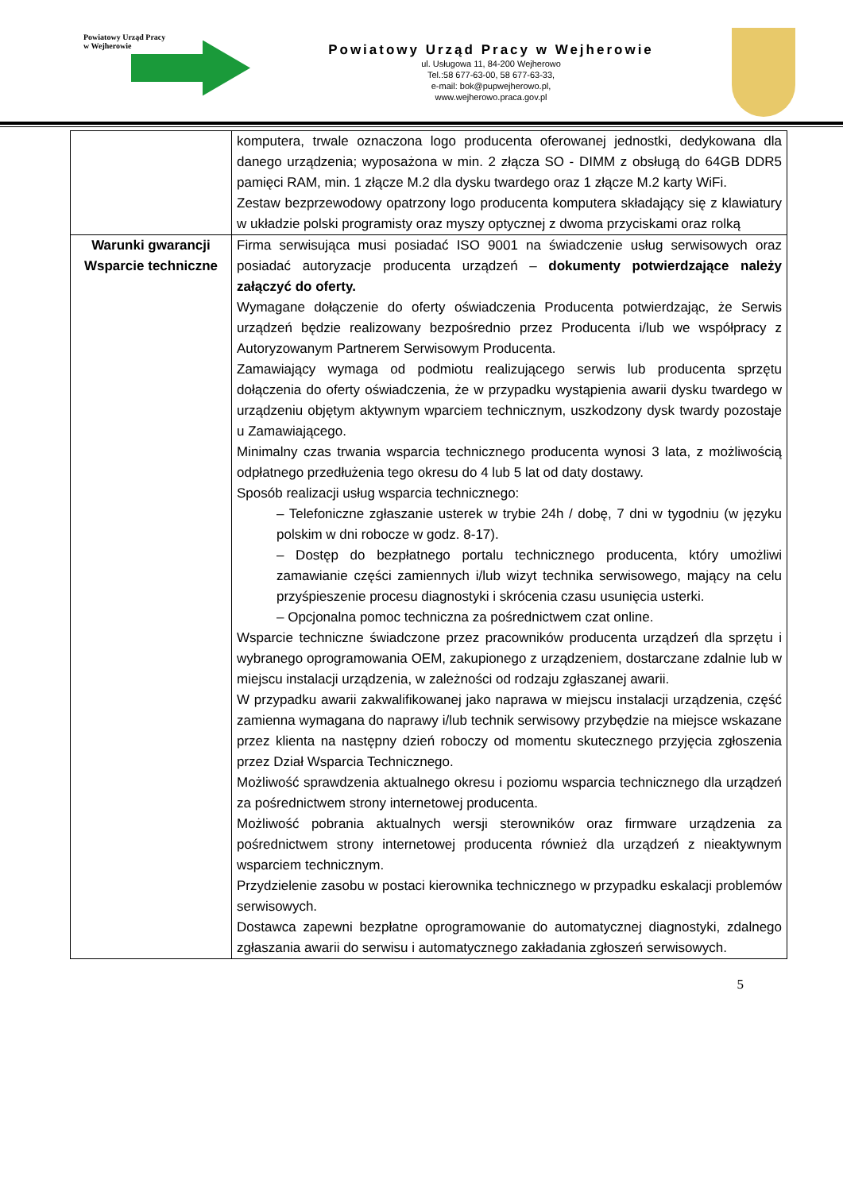Powiatowy Urząd Pracy
w Wejherowie
Powiatowy Urząd Pracy w Wejherowie
ul. Usługowa 11, 84-200 Wejherowo
Tel.:58 677-63-00, 58 677-63-33,
e-mail: bok@pupwejherowo.pl,
www.wejherowo.praca.gov.pl
| | komputera, trwale oznaczona logo producenta oferowanej jednostki, dedykowana dla danego urządzenia; wyposażona w min. 2 złącza SO - DIMM z obsługą do 64GB DDR5 pamięci RAM, min. 1 złącze M.2 dla dysku twardego oraz 1 złącze M.2 karty WiFi. Zestaw bezprzewodowy opatrzony logo producenta komputera składający się z klawiatury w układzie polski programisty oraz myszy optycznej z dwoma przyciskami oraz rolką |
| Warunki gwarancji Wsparcie techniczne | Firma serwisująca musi posiadać ISO 9001 na świadczenie usług serwisowych oraz posiadać autoryzacje producenta urządzeń – dokumenty potwierdzające należy załączyć do oferty. Wymagane dołączenie do oferty oświadczenia Producenta potwierdzając, że Serwis urządzeń będzie realizowany bezpośrednio przez Producenta i/lub we współpracy z Autoryzowanym Partnerem Serwisowym Producenta. Zamawiający wymaga od podmiotu realizującego serwis lub producenta sprzętu dołączenia do oferty oświadczenia, że w przypadku wystąpienia awarii dysku twardego w urządzeniu objętym aktywnym wparciem technicznym, uszkodzony dysk twardy pozostaje u Zamawiającego. Minimalny czas trwania wsparcia technicznego producenta wynosi 3 lata, z możliwością odpłatnego przedłużenia tego okresu do 4 lub 5 lat od daty dostawy. Sposób realizacji usług wsparcia technicznego: – Telefoniczne zgłaszanie usterek w trybie 24h / dobę, 7 dni w tygodniu (w języku polskim w dni robocze w godz. 8-17). – Dostęp do bezpłatnego portalu technicznego producenta, który umożliwi zamawianie części zamiennych i/lub wizyt technika serwisowego, mający na celu przyśpieszenie procesu diagnostyki i skrócenia czasu usunięcia usterki. – Opcjonalna pomoc techniczna za pośrednictwem czat online. Wsparcie techniczne świadczone przez pracowników producenta urządzeń dla sprzętu i wybranego oprogramowania OEM, zakupionego z urządzeniem, dostarczane zdalnie lub w miejscu instalacji urządzenia, w zależności od rodzaju zgłaszanej awarii. W przypadku awarii zakwalifikowanej jako naprawa w miejscu instalacji urządzenia, część zamienna wymagana do naprawy i/lub technik serwisowy przybędzie na miejsce wskazane przez klienta na następny dzień roboczy od momentu skutecznego przyjęcia zgłoszenia przez Dział Wsparcia Technicznego. Możliwość sprawdzenia aktualnego okresu i poziomu wsparcia technicznego dla urządzeń za pośrednictwem strony internetowej producenta. Możliwość pobrania aktualnych wersji sterowników oraz firmware urządzenia za pośrednictwem strony internetowej producenta również dla urządzeń z nieaktywnym wsparciem technicznym. Przydzielenie zasobu w postaci kierownika technicznego w przypadku eskalacji problemów serwisowych. Dostawca zapewni bezpłatne oprogramowanie do automatycznej diagnostyki, zdalnego zgłaszania awarii do serwisu i automatycznego zakładania zgłoszeń serwisowych. |
5